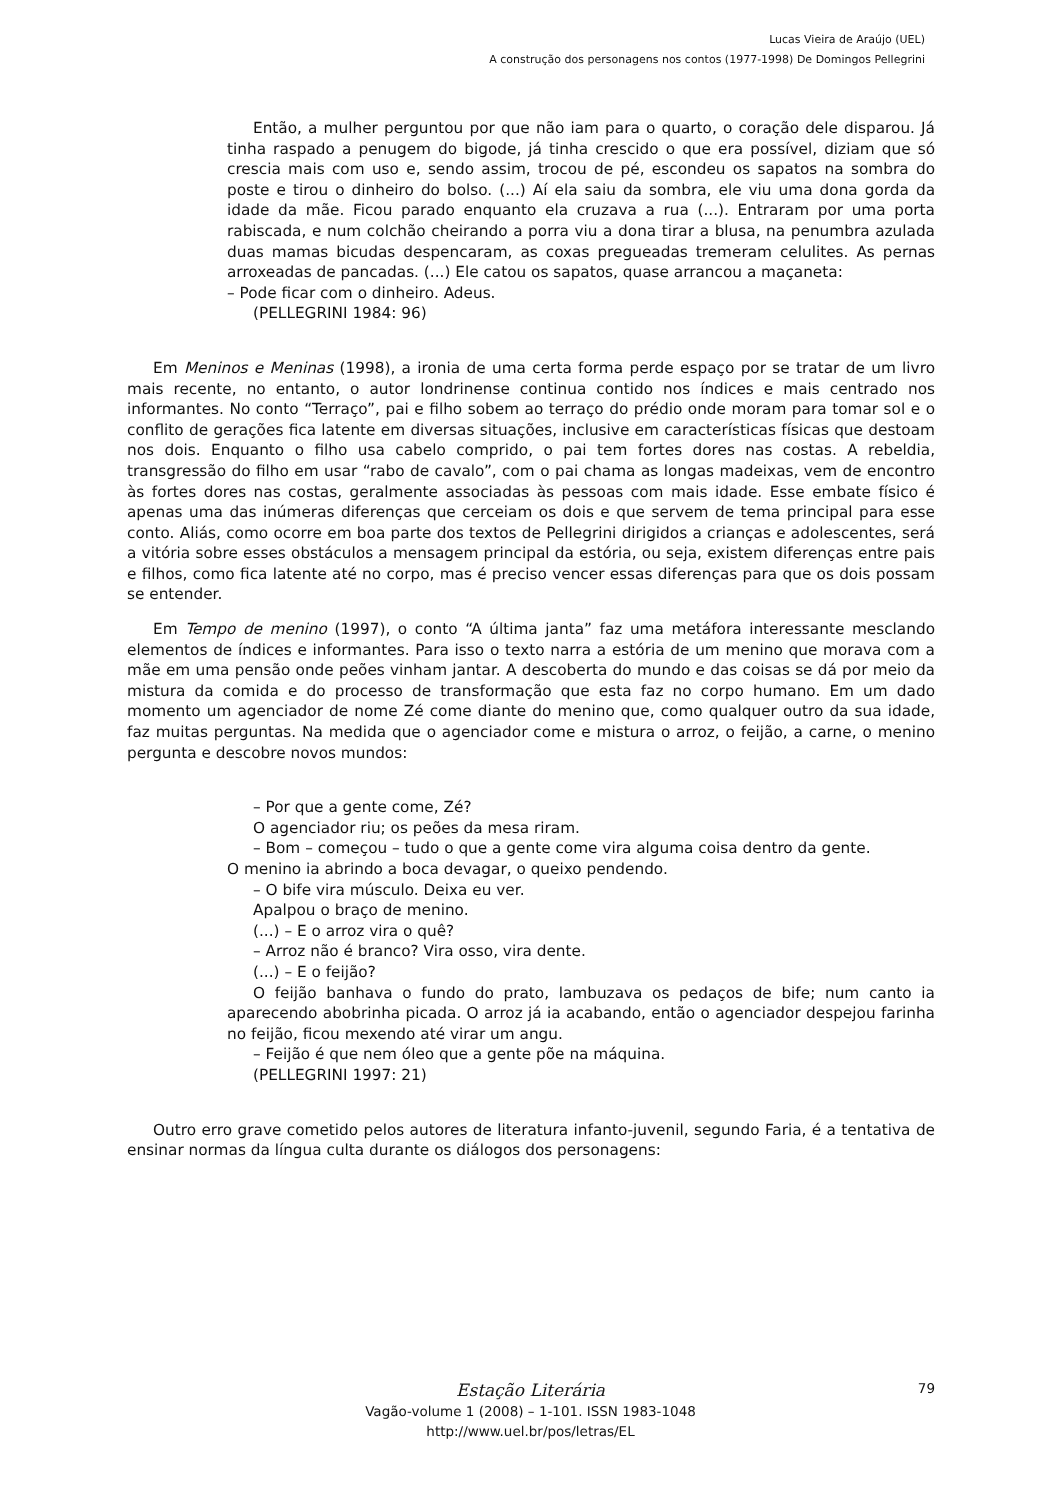Lucas Vieira de Araújo (UEL)
A construção dos personagens nos contos (1977-1998) De Domingos Pellegrini
Então, a mulher perguntou por que não iam para o quarto, o coração dele disparou. Já tinha raspado a penugem do bigode, já tinha crescido o que era possível, diziam que só crescia mais com uso e, sendo assim, trocou de pé, escondeu os sapatos na sombra do poste e tirou o dinheiro do bolso. (...) Aí ela saiu da sombra, ele viu uma dona gorda da idade da mãe. Ficou parado enquanto ela cruzava a rua (...). Entraram por uma porta rabiscada, e num colchão cheirando a porra viu a dona tirar a blusa, na penumbra azulada duas mamas bicudas despencaram, as coxas pregueadas tremeram celulites. As pernas arroxeadas de pancadas. (...) Ele catou os sapatos, quase arrancou a maçaneta:
– Pode ficar com o dinheiro. Adeus.
(PELLEGRINI 1984: 96)
Em Meninos e Meninas (1998), a ironia de uma certa forma perde espaço por se tratar de um livro mais recente, no entanto, o autor londrinense continua contido nos índices e mais centrado nos informantes. No conto “Terraço”, pai e filho sobem ao terraço do prédio onde moram para tomar sol e o conflito de gerações fica latente em diversas situações, inclusive em características físicas que destoam nos dois. Enquanto o filho usa cabelo comprido, o pai tem fortes dores nas costas. A rebeldia, transgressão do filho em usar “rabo de cavalo”, com o pai chama as longas madeixas, vem de encontro às fortes dores nas costas, geralmente associadas às pessoas com mais idade. Esse embate físico é apenas uma das inúmeras diferenças que cerceiam os dois e que servem de tema principal para esse conto. Aliás, como ocorre em boa parte dos textos de Pellegrini dirigidos a crianças e adolescentes, será a vitória sobre esses obstáculos a mensagem principal da estória, ou seja, existem diferenças entre pais e filhos, como fica latente até no corpo, mas é preciso vencer essas diferenças para que os dois possam se entender.
Em Tempo de menino (1997), o conto “A última janta” faz uma metáfora interessante mesclando elementos de índices e informantes. Para isso o texto narra a estória de um menino que morava com a mãe em uma pensão onde peões vinham jantar. A descoberta do mundo e das coisas se dá por meio da mistura da comida e do processo de transformação que esta faz no corpo humano. Em um dado momento um agenciador de nome Zé come diante do menino que, como qualquer outro da sua idade, faz muitas perguntas. Na medida que o agenciador come e mistura o arroz, o feijão, a carne, o menino pergunta e descobre novos mundos:
– Por que a gente come, Zé?
O agenciador riu; os peões da mesa riram.
– Bom – começou – tudo o que a gente come vira alguma coisa dentro da gente.
O menino ia abrindo a boca devagar, o queixo pendendo.
– O bife vira músculo. Deixa eu ver.
Apalpou o braço de menino.
(...) – E o arroz vira o quê?
– Arroz não é branco? Vira osso, vira dente.
(...) – E o feijão?
O feijão banhava o fundo do prato, lambuzava os pedaços de bife; num canto ia aparecendo abobrinha picada. O arroz já ia acabando, então o agenciador despejou farinha no feijão, ficou mexendo até virar um angu.
– Feijão é que nem óleo que a gente põe na máquina.
(PELLEGRINI 1997: 21)
Outro erro grave cometido pelos autores de literatura infanto-juvenil, segundo Faria, é a tentativa de ensinar normas da língua culta durante os diálogos dos personagens:
Estação Literária
Vagão-volume 1 (2008) – 1-101. ISSN 1983-1048
http://www.uel.br/pos/letras/EL
79